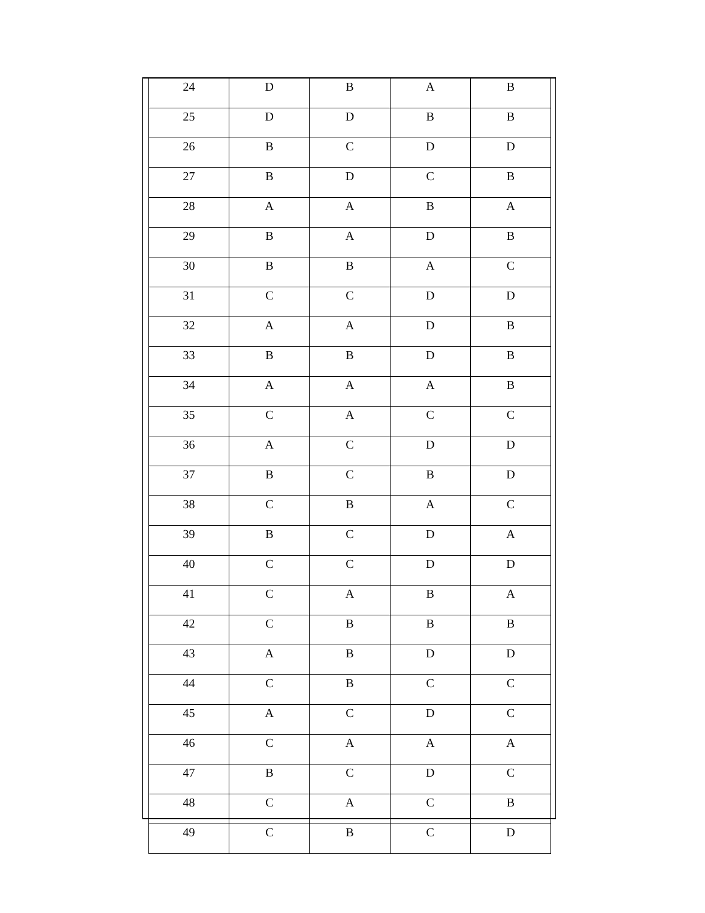| 24 | D | B | A | B |
| 25 | D | D | B | B |
| 26 | B | C | D | D |
| 27 | B | D | C | B |
| 28 | A | A | B | A |
| 29 | B | A | D | B |
| 30 | B | B | A | C |
| 31 | C | C | D | D |
| 32 | A | A | D | B |
| 33 | B | B | D | B |
| 34 | A | A | A | B |
| 35 | C | A | C | C |
| 36 | A | C | D | D |
| 37 | B | C | B | D |
| 38 | C | B | A | C |
| 39 | B | C | D | A |
| 40 | C | C | D | D |
| 41 | C | A | B | A |
| 42 | C | B | B | B |
| 43 | A | B | D | D |
| 44 | C | B | C | C |
| 45 | A | C | D | C |
| 46 | C | A | A | A |
| 47 | B | C | D | C |
| 48 | C | A | C | B |
| 49 | C | B | C | D |